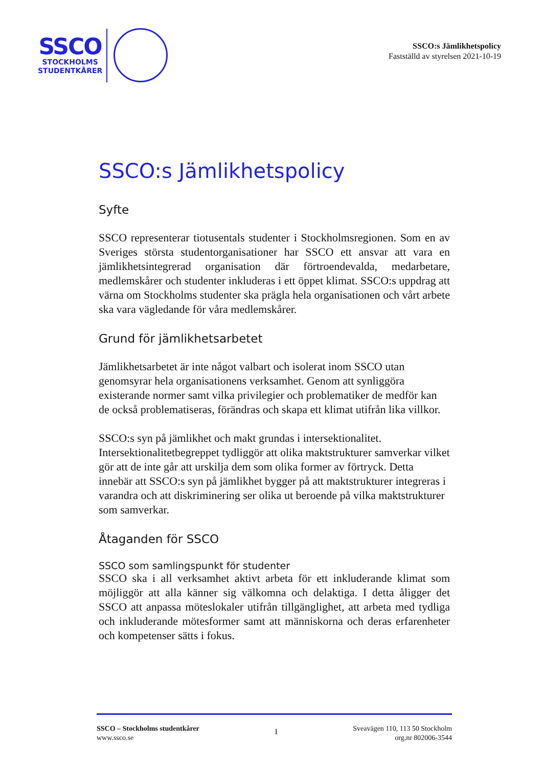SSCO
STOCKHOLMS
STUDENTKÅRER
SSCO:s Jämlikhetspolicy
Fastställd av styrelsen 2021-10-19
SSCO:s Jämlikhetspolicy
Syfte
SSCO representerar tiotusentals studenter i Stockholmsregionen. Som en av Sveriges största studentorganisationer har SSCO ett ansvar att vara en jämlikhetsintegrerad organisation där förtroendevalda, medarbetare, medlemskårer och studenter inkluderas i ett öppet klimat. SSCO:s uppdrag att värna om Stockholms studenter ska prägla hela organisationen och vårt arbete ska vara vägledande för våra medlemskårer.
Grund för jämlikhetsarbetet
Jämlikhetsarbetet är inte något valbart och isolerat inom SSCO utan genomsyrar hela organisationens verksamhet. Genom att synliggöra existerande normer samt vilka privilegier och problematiker de medför kan de också problematiseras, förändras och skapa ett klimat utifrån lika villkor.
SSCO:s syn på jämlikhet och makt grundas i intersektionalitet. Intersektionalitetbegreppet tydliggör att olika maktstrukturer samverkar vilket gör att de inte går att urskilja dem som olika former av förtryck. Detta innebär att SSCO:s syn på jämlikhet bygger på att maktstrukturer integreras i varandra och att diskriminering ser olika ut beroende på vilka maktstrukturer som samverkar.
Åtaganden för SSCO
SSCO som samlingspunkt för studenter
SSCO ska i all verksamhet aktivt arbeta för ett inkluderande klimat som möjliggör att alla känner sig välkomna och delaktiga. I detta åligger det SSCO att anpassa möteslokaler utifrån tillgänglighet, att arbeta med tydliga och inkluderande mötesformer samt att människorna och deras erfarenheter och kompetenser sätts i fokus.
SSCO – Stockholms studentkårer
www.ssco.se
1
Sveavägen 110, 113 50 Stockholm
org.nr 802006-3544